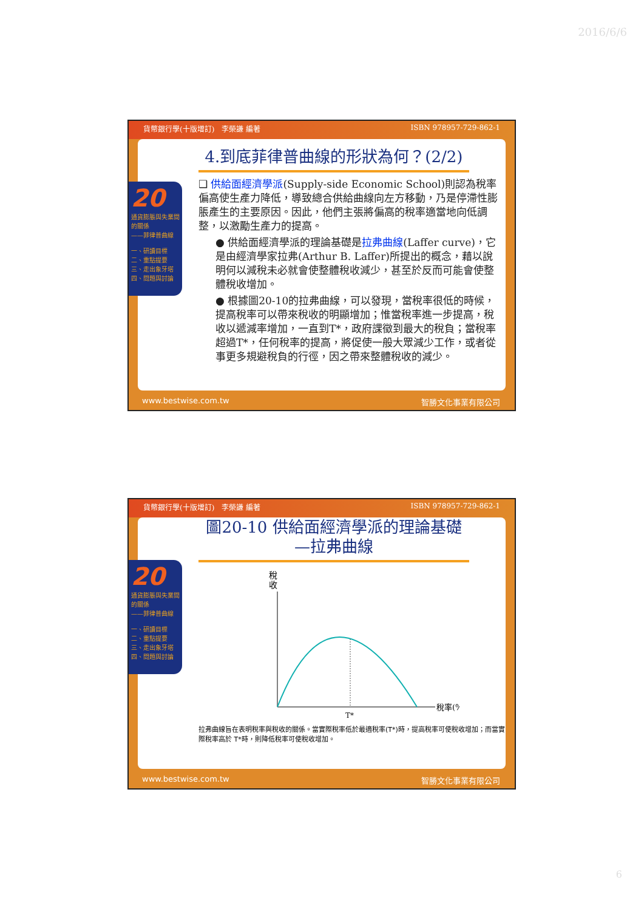2016/6/6
貨幣銀行學(十版增訂)　李榮謙 編著 ISBN 978957-729-862-1
4.到底菲律普曲線的形狀為何？(2/2)
❑ 供給面經濟學派(Supply-side Economic School)則認為稅率偏高使生產力降低，導致總合供給曲線向左方移動，乃是停滯性膨脹產生的主要原因。因此，他們主張將偏高的稅率適當地向低調整，以激勵生產力的提高。
● 供給面經濟學派的理論基礎是拉弗曲線(Laffer curve)，它是由經濟學家拉弗(Arthur B. Laffer)所提出的概念，藉以說明何以減稅未必就會使整體稅收減少，甚至於反而可能會使整體稅收增加。
● 根據圖20-10的拉弗曲線，可以發現，當稅率很低的時候，提高稅率可以帶來稅收的明顯增加；惟當稅率進一步提高，稅收以遞減率增加，一直到T*，政府課徵到最大的稅負；當稅率超過T*，任何稅率的提高，將促使一般大眾減少工作，或者從事更多規避稅負的行徑，因之帶來整體稅收的減少。
20
通貨膨脹與失業間的關係
——菲律普曲線
一、研讀目標
二、重點提要
三、走出象牙塔
四、問題與討論
www.bestwise.com.tw 智勝文化事業有限公司
貨幣銀行學(十版增訂)　李榮謙 編著 ISBN 978957-729-862-1
圖20-10 供給面經濟學派的理論基礎—拉弗曲線
稅
收
T*
稅率(%)
拉弗曲線旨在表明稅率與稅收的關係。當實際稅率低於最適稅率(T*)時，提高稅率可使稅收增加；而當實際稅率高於 T*時，則降低稅率可使稅收增加。
20
通貨膨脹與失業間的關係
——菲律普曲線
一、研讀目標
二、重點提要
三、走出象牙塔
四、問題與討論
www.bestwise.com.tw 智勝文化事業有限公司
6